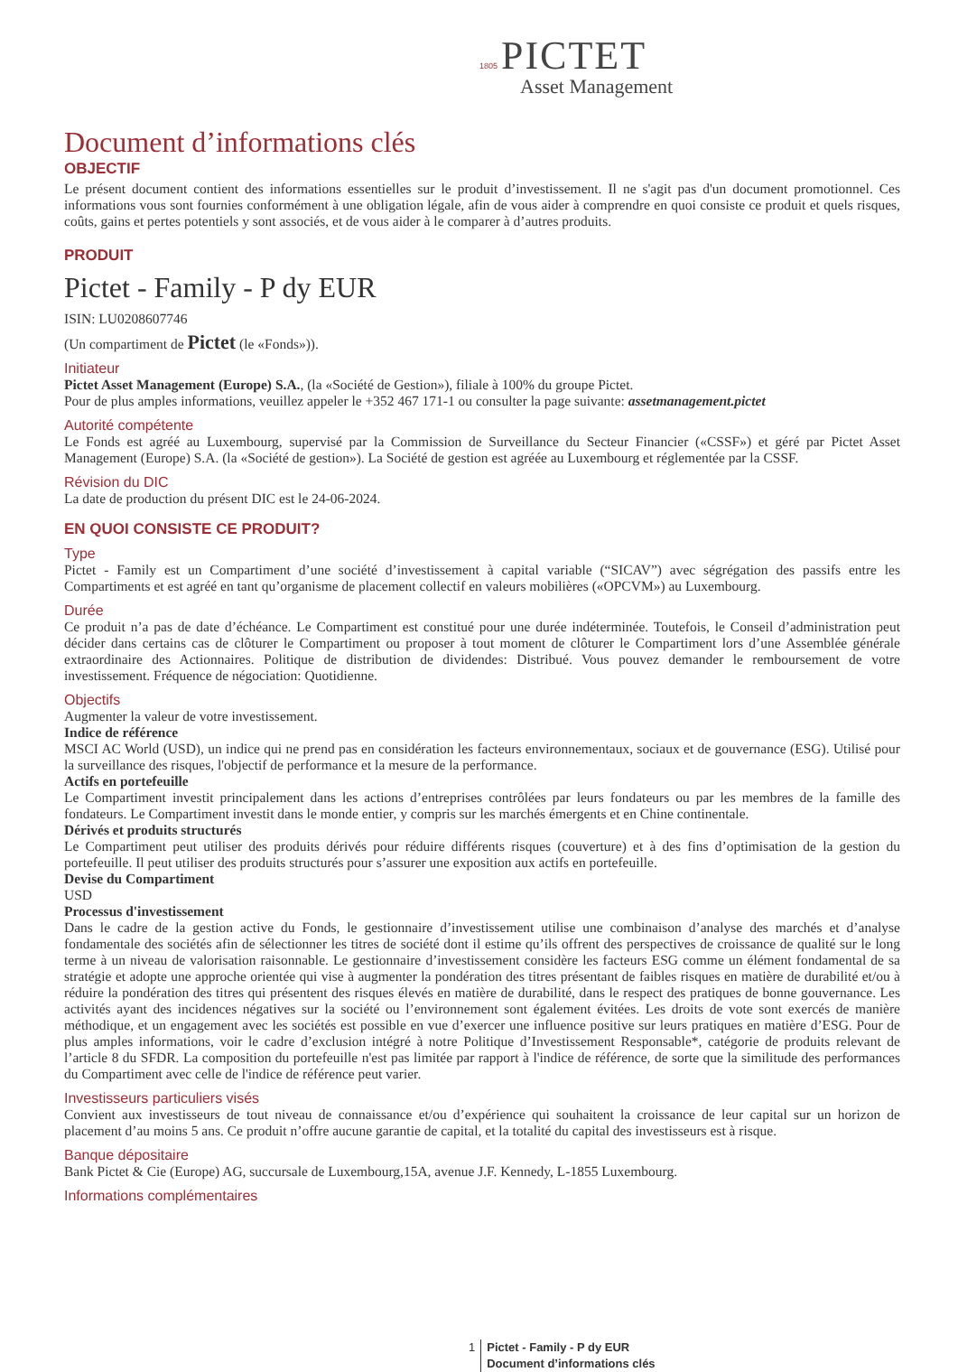1805 PICTET
Asset Management
Document d’informations clés
OBJECTIF
Le présent document contient des informations essentielles sur le produit d’investissement. Il ne s'agit pas d'un document promotionnel. Ces informations vous sont fournies conformément à une obligation légale, afin de vous aider à comprendre en quoi consiste ce produit et quels risques, coûts, gains et pertes potentiels y sont associés, et de vous aider à le comparer à d’autres produits.
PRODUIT
Pictet - Family - P dy EUR
ISIN: LU0208607746
(Un compartiment de Pictet (le «Fonds»)).
Initiateur
Pictet Asset Management (Europe) S.A., (la «Société de Gestion»), filiale à 100% du groupe Pictet.
Pour de plus amples informations, veuillez appeler le +352 467 171-1 ou consulter la page suivante: assetmanagement.pictet
Autorité compétente
Le Fonds est agréé au Luxembourg, supervisé par la Commission de Surveillance du Secteur Financier («CSSF») et géré par Pictet Asset Management (Europe) S.A. (la «Société de gestion»). La Société de gestion est agréée au Luxembourg et réglementée par la CSSF.
Révision du DIC
La date de production du présent DIC est le 24-06-2024.
EN QUOI CONSISTE CE PRODUIT?
Type
Pictet - Family est un Compartiment d’une société d’investissement à capital variable (“SICAV”) avec ségrégation des passifs entre les Compartiments et est agréé en tant qu’organisme de placement collectif en valeurs mobilières («OPCVM») au Luxembourg.
Durée
Ce produit n’a pas de date d’échéance. Le Compartiment est constitué pour une durée indéterminée. Toutefois, le Conseil d’administration peut décider dans certains cas de clôturer le Compartiment ou proposer à tout moment de clôturer le Compartiment lors d’une Assemblée générale extraordinaire des Actionnaires. Politique de distribution de dividendes: Distribué. Vous pouvez demander le remboursement de votre investissement. Fréquence de négociation: Quotidienne.
Objectifs
Augmenter la valeur de votre investissement.
Indice de référence
MSCI AC World (USD), un indice qui ne prend pas en considération les facteurs environnementaux, sociaux et de gouvernance (ESG). Utilisé pour la surveillance des risques, l'objectif de performance et la mesure de la performance.
Actifs en portefeuille
Le Compartiment investit principalement dans les actions d’entreprises contrôlées par leurs fondateurs ou par les membres de la famille des fondateurs. Le Compartiment investit dans le monde entier, y compris sur les marchés émergents et en Chine continentale.
Dérivés et produits structurés
Le Compartiment peut utiliser des produits dérivés pour réduire différents risques (couverture) et à des fins d’optimisation de la gestion du portefeuille. Il peut utiliser des produits structurés pour s’assurer une exposition aux actifs en portefeuille.
Devise du Compartiment
USD
Processus d'investissement
Dans le cadre de la gestion active du Fonds, le gestionnaire d’investissement utilise une combinaison d’analyse des marchés et d’analyse fondamentale des sociétés afin de sélectionner les titres de société dont il estime qu’ils offrent des perspectives de croissance de qualité sur le long terme à un niveau de valorisation raisonnable. Le gestionnaire d’investissement considère les facteurs ESG comme un élément fondamental de sa stratégie et adopte une approche orientée qui vise à augmenter la pondération des titres présentant de faibles risques en matière de durabilité et/ou à réduire la pondération des titres qui présentent des risques élevés en matière de durabilité, dans le respect des pratiques de bonne gouvernance. Les activités ayant des incidences négatives sur la société ou l’environnement sont également évitées. Les droits de vote sont exercés de manière méthodique, et un engagement avec les sociétés est possible en vue d’exercer une influence positive sur leurs pratiques en matière d’ESG. Pour de plus amples informations, voir le cadre d’exclusion intégré à notre Politique d’Investissement Responsable*, catégorie de produits relevant de l’article 8 du SFDR. La composition du portefeuille n'est pas limitée par rapport à l'indice de référence, de sorte que la similitude des performances du Compartiment avec celle de l'indice de référence peut varier.
Investisseurs particuliers visés
Convient aux investisseurs de tout niveau de connaissance et/ou d’expérience qui souhaitent la croissance de leur capital sur un horizon de placement d’au moins 5 ans. Ce produit n’offre aucune garantie de capital, et la totalité du capital des investisseurs est à risque.
Banque dépositaire
Bank Pictet & Cie (Europe) AG, succursale de Luxembourg,15A, avenue J.F. Kennedy, L-1855 Luxembourg.
Informations complémentaires
1 Pictet - Family - P dy EUR
Document d’informations clés